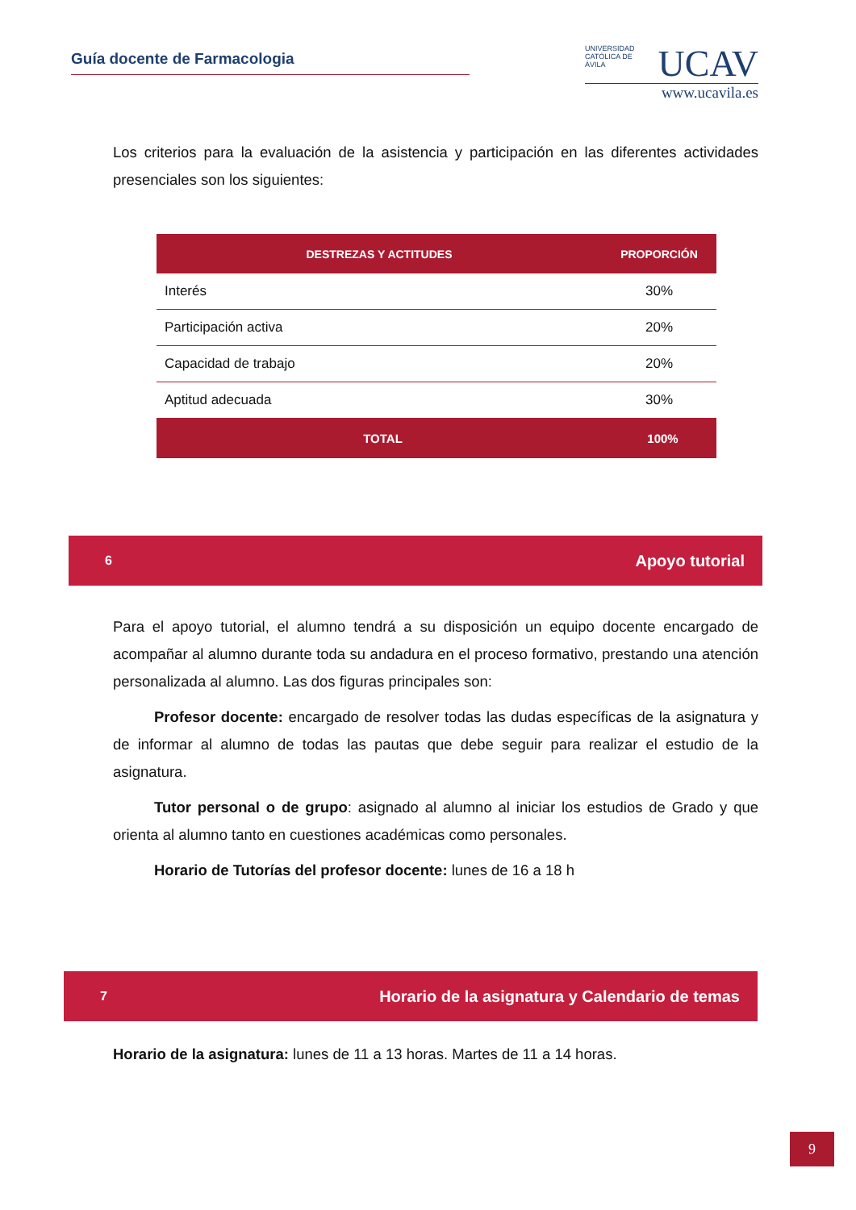Guía docente de Farmacologia
UNIVERSIDAD CATÓLICA DE ÁVILA
UCAV
www.ucavila.es
Los criterios para la evaluación de la asistencia y participación en las diferentes actividades presenciales son los siguientes:
| DESTREZAS Y ACTITUDES | PROPORCIÓN |
| --- | --- |
| Interés | 30% |
| Participación activa | 20% |
| Capacidad de trabajo | 20% |
| Aptitud adecuada | 30% |
| TOTAL | 100% |
6 Apoyo tutorial
Para el apoyo tutorial, el alumno tendrá a su disposición un equipo docente encargado de acompañar al alumno durante toda su andadura en el proceso formativo, prestando una atención personalizada al alumno. Las dos figuras principales son:
Profesor docente: encargado de resolver todas las dudas específicas de la asignatura y de informar al alumno de todas las pautas que debe seguir para realizar el estudio de la asignatura.
Tutor personal o de grupo: asignado al alumno al iniciar los estudios de Grado y que orienta al alumno tanto en cuestiones académicas como personales.
Horario de Tutorías del profesor docente: lunes de 16 a 18 h
7 Horario de la asignatura y Calendario de temas
Horario de la asignatura: lunes de 11 a 13 horas. Martes de 11 a 14 horas.
9